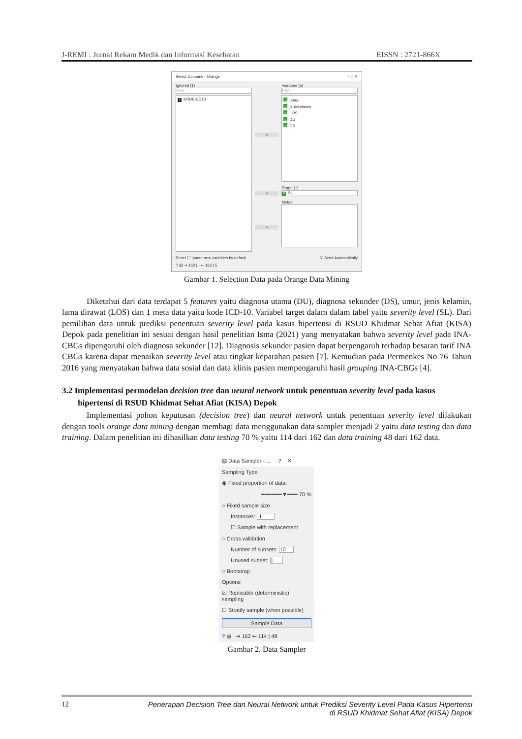J-REMI : Jurnal Rekam Medik dan Informasi Kesehatan EISSN : 2721-866X
Select Columns - Orange – □ ✕
Ignored (1)
Filter
S KODEICD10
>
>
>
Features (5)
Filter
Cumur
Cjeniskelamin
C LOS
C DU
C DS
Target (1)
C SL
Metas
Reset ☐ Ignore new variables by default ☑ Send Automatically
? ▤ ⇥ 162 | - ⇤ 162 | 5
Gambar 1. Selection Data pada Orange Data Mining
Diketahui dari data terdapat 5 features yaitu diagnosa utama (DU), diagnosa sekunder (DS), umur, jenis kelamin, lama dirawat (LOS) dan 1 meta data yaitu kode ICD-10. Variabel target dalam dalam tabel yaitu severity level (SL). Dari pemilihan data untuk prediksi penentuan severity level pada kasus hipertensi di RSUD Khidmat Sehat Afiat (KISA) Depok pada penelitian ini sesuai dengan hasil penelitian Isma (2021) yang menyatakan bahwa severity level pada INA-CBGs dipengaruhi oleh diagnosa sekunder [12]. Diagnosis sekunder pasien dapat berpengaruh terhadap besaran tarif INA CBGs karena dapat menaikan severity level atau tingkat keparahan pasien [7]. Kemudian pada Permenkes No 76 Tahun 2016 yang menyatakan bahwa data sosial dan data klinis pasien mempengaruhi hasil grouping INA-CBGs [4].
3.2 Implementasi permodelan decision tree dan neural network untuk penentuan severity level pada kasus hipertensi di RSUD Khidmat Sehat Afiat (KISA) Depok
Implementasi pohon keputusan (decision tree) dan neural network untuk penentuan severity level dilakukan dengan tools orange data mining dengan membagi data menggunakan data sampler menjadi 2 yaitu data testing dan data training. Dalam penelitian ini dihasilkan data testing 70 % yaitu 114 dari 162 dan data training 48 dari 162 data.
▤ Data Sampler - ... ? ✕
Sampling Type
◉ Fixed proportion of data:
━━━━━━▼━━━ 70 %
○ Fixed sample size
Instances: 1
☐ Sample with replacement
○ Cross validation
Number of subsets: 10
Unused subset: 1
○ Bootstrap
Options
☑ Replicable (deterministic) sampling
☐ Stratify sample (when possible)
Sample Data
? ▤ ⇥ 162 ⇤ 114 | 48
Gambar 2. Data Sampler
12 Penerapan Decision Tree dan Neural Network untuk Prediksi Severity Level Pada Kasus Hipertensi
di RSUD Khidmat Sehat Afiat (KISA) Depok